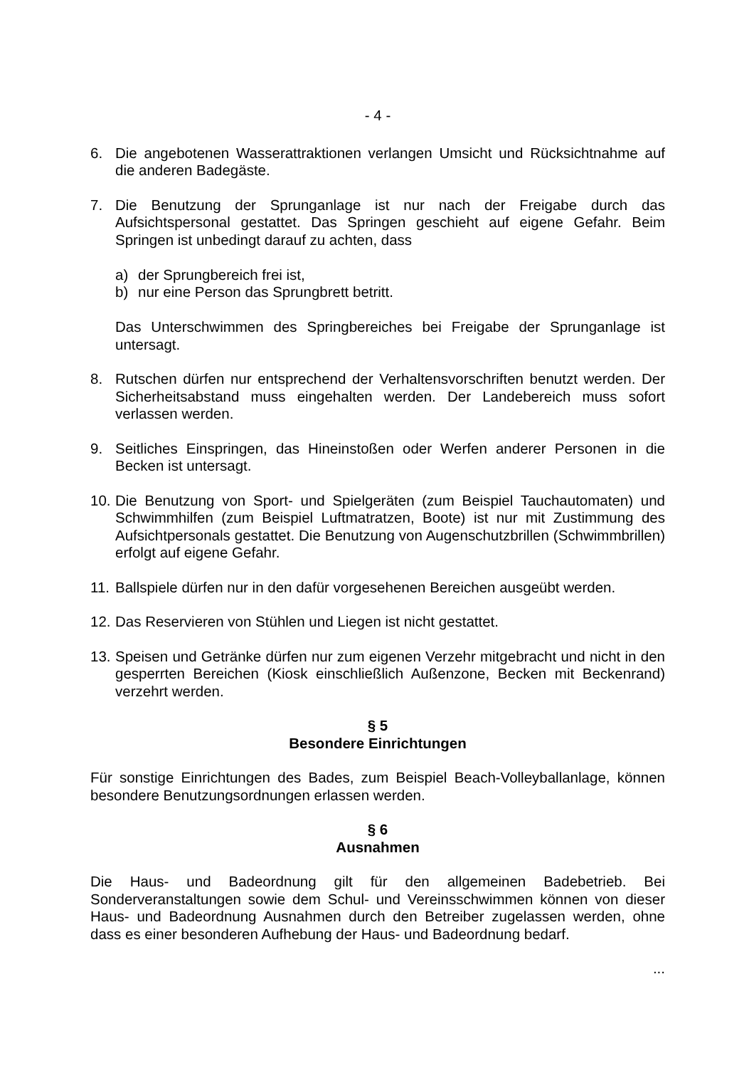- 4 -
6. Die angebotenen Wasserattraktionen verlangen Umsicht und Rücksichtnahme auf die anderen Badegäste.
7. Die Benutzung der Sprunganlage ist nur nach der Freigabe durch das Aufsichtspersonal gestattet. Das Springen geschieht auf eigene Gefahr. Beim Springen ist unbedingt darauf zu achten, dass
a) der Sprungbereich frei ist,
b) nur eine Person das Sprungbrett betritt.
Das Unterschwimmen des Springbereiches bei Freigabe der Sprunganlage ist untersagt.
8. Rutschen dürfen nur entsprechend der Verhaltensvorschriften benutzt werden. Der Sicherheitsabstand muss eingehalten werden. Der Landebereich muss sofort verlassen werden.
9. Seitliches Einspringen, das Hineinstoßen oder Werfen anderer Personen in die Becken ist untersagt.
10.
Die Benutzung von Sport- und Spielgeräten (zum Beispiel Tauchautomaten) und Schwimmhilfen (zum Beispiel Luftmatratzen, Boote) ist nur mit Zustimmung des Aufsichtpersonals gestattet. Die Benutzung von Augenschutzbrillen (Schwimmbrillen) erfolgt auf eigene Gefahr.
11.
Ballspiele dürfen nur in den dafür vorgesehenen Bereichen ausgeübt werden.
12.
Das Reservieren von Stühlen und Liegen ist nicht gestattet.
13.
Speisen und Getränke dürfen nur zum eigenen Verzehr mitgebracht und nicht in den gesperrten Bereichen (Kiosk einschließlich Außenzone, Becken mit Beckenrand) verzehrt werden.
§ 5
Besondere Einrichtungen
Für sonstige Einrichtungen des Bades, zum Beispiel Beach-Volleyballanlage, können besondere Benutzungsordnungen erlassen werden.
§ 6
Ausnahmen
Die Haus- und Badeordnung gilt für den allgemeinen Badebetrieb. Bei Sonderveranstaltungen sowie dem Schul- und Vereinsschwimmen können von dieser Haus- und Badeordnung Ausnahmen durch den Betreiber zugelassen werden, ohne dass es einer besonderen Aufhebung der Haus- und Badeordnung bedarf.
...